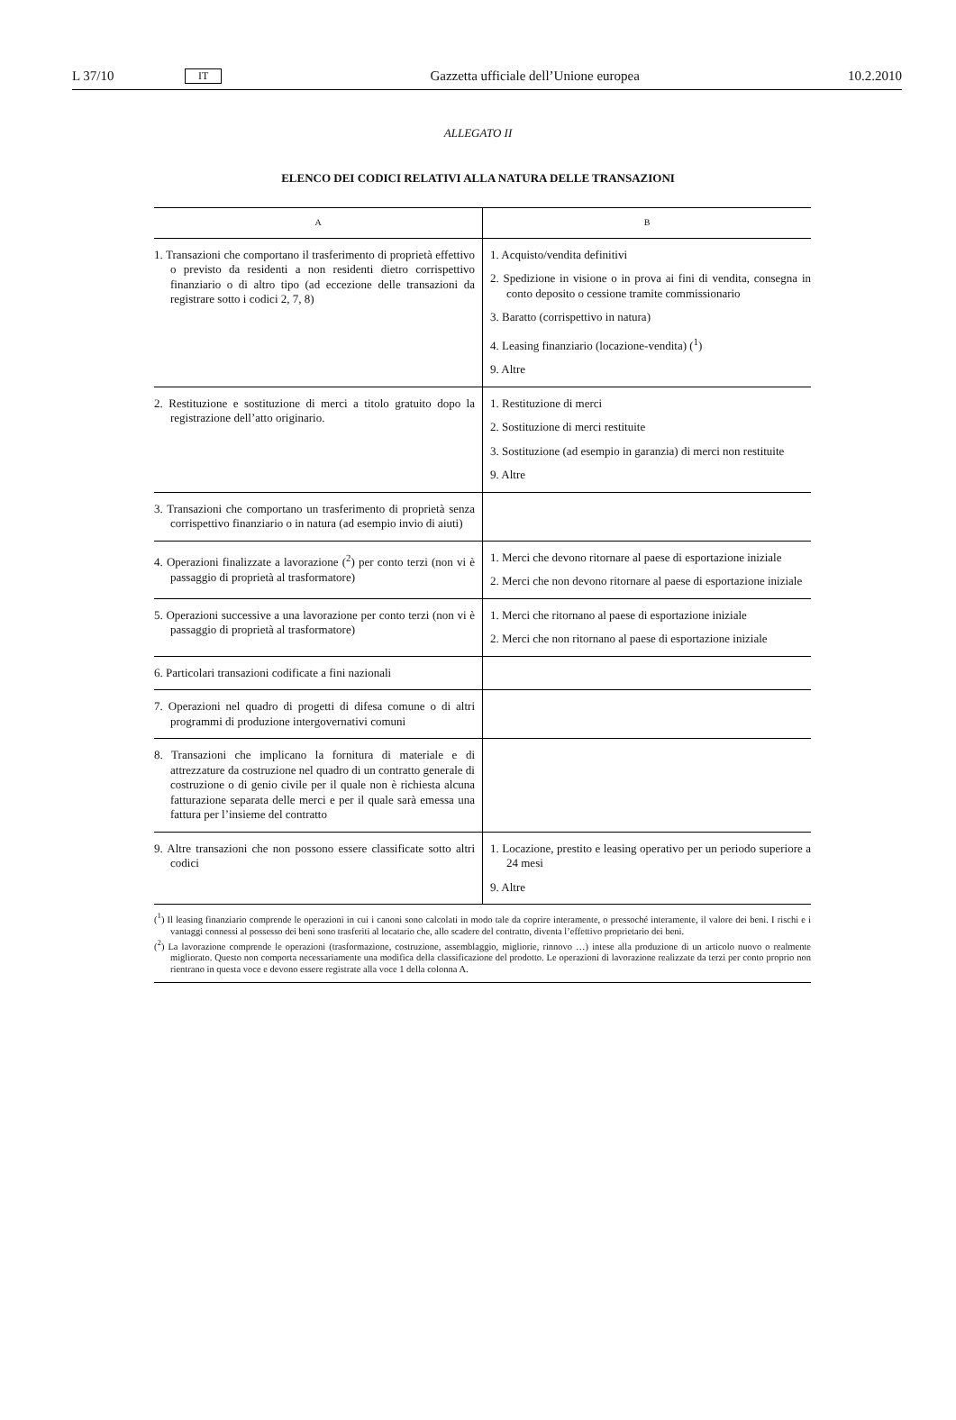L 37/10 IT Gazzetta ufficiale dell’Unione europea 10.2.2010
ALLEGATO II
ELENCO DEI CODICI RELATIVI ALLA NATURA DELLE TRANSAZIONI
| A | B |
| --- | --- |
| 1. Transazioni che comportano il trasferimento di proprietà effettivo o previsto da residenti a non residenti dietro corrispettivo finanziario o di altro tipo (ad eccezione delle transazioni da registrare sotto i codici 2, 7, 8) | 1. Acquisto/vendita definitivi 2. Spedizione in visione o in prova ai fini di vendita, consegna in conto deposito o cessione tramite commissionario 3. Baratto (corrispettivo in natura) 4. Leasing finanziario (locazione-vendita) (<sup>1</sup>) 9. Altre |
| 2. Restituzione e sostituzione di merci a titolo gratuito dopo la registrazione dell’atto originario. | 1. Restituzione di merci 2. Sostituzione di merci restituite 3. Sostituzione (ad esempio in garanzia) di merci non restituite 9. Altre |
| 3. Transazioni che comportano un trasferimento di proprietà senza corrispettivo finanziario o in natura (ad esempio invio di aiuti) | |
| 4. Operazioni finalizzate a lavorazione (<sup>2</sup>) per conto terzi (non vi è passaggio di proprietà al trasformatore) | 1. Merci che devono ritornare al paese di esportazione iniziale 2. Merci che non devono ritornare al paese di esportazione iniziale |
| 5. Operazioni successive a una lavorazione per conto terzi (non vi è passaggio di proprietà al trasformatore) | 1. Merci che ritornano al paese di esportazione iniziale 2. Merci che non ritornano al paese di esportazione iniziale |
| 6. Particolari transazioni codificate a fini nazionali | |
| 7. Operazioni nel quadro di progetti di difesa comune o di altri programmi di produzione intergovernativi comuni | |
| 8. Transazioni che implicano la fornitura di materiale e di attrezzature da costruzione nel quadro di un contratto generale di costruzione o di genio civile per il quale non è richiesta alcuna fatturazione separata delle merci e per il quale sarà emessa una fattura per l’insieme del contratto | |
| 9. Altre transazioni che non possono essere classificate sotto altri codici | 1. Locazione, prestito e leasing operativo per un periodo superiore a 24 mesi 9. Altre |
(<sup>1</sup>) Il leasing finanziario comprende le operazioni in cui i canoni sono calcolati in modo tale da coprire interamente, o pressoché interamente, il valore dei beni. I rischi e i vantaggi connessi al possesso dei beni sono trasferiti al locatario che, allo scadere del contratto, diventa l’effettivo proprietario dei beni.
(<sup>2</sup>) La lavorazione comprende le operazioni (trasformazione, costruzione, assemblaggio, migliorie, rinnovo …) intese alla produzione di un articolo nuovo o realmente migliorato. Questo non comporta necessariamente una modifica della classificazione del prodotto. Le operazioni di lavorazione realizzate da terzi per conto proprio non rientrano in questa voce e devono essere registrate alla voce 1 della colonna A.